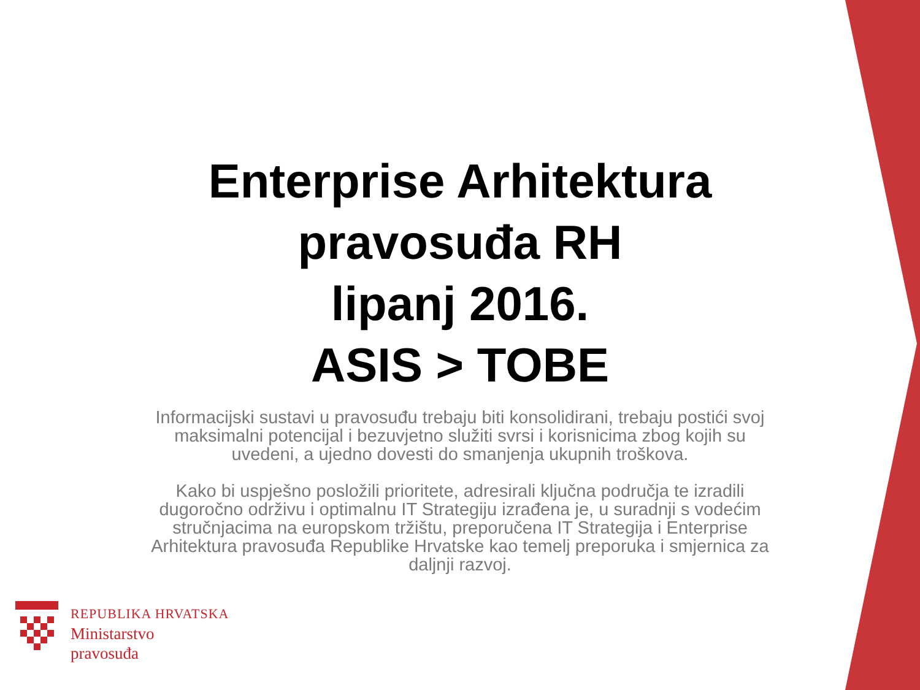Enterprise Arhitektura
pravosuđa RH
lipanj 2016.
ASIS > TOBE
Informacijski sustavi u pravosuđu trebaju biti konsolidirani, trebaju postići svoj maksimalni potencijal i bezuvjetno služiti svrsi i korisnicima zbog kojih su uvedeni, a ujedno dovesti do smanjenja ukupnih troškova.
Kako bi uspješno posložili prioritete, adresirali ključna područja te izradili dugoročno održivu i optimalnu IT Strategiju izrađena je, u suradnji s vodećim stručnjacima na europskom tržištu, preporučena IT Strategija i Enterprise Arhitektura pravosuđa Republike Hrvatske kao temelj preporuka i smjernica za daljnji razvoj.
REPUBLIKA HRVATSKA
Ministarstvo
pravosuđa